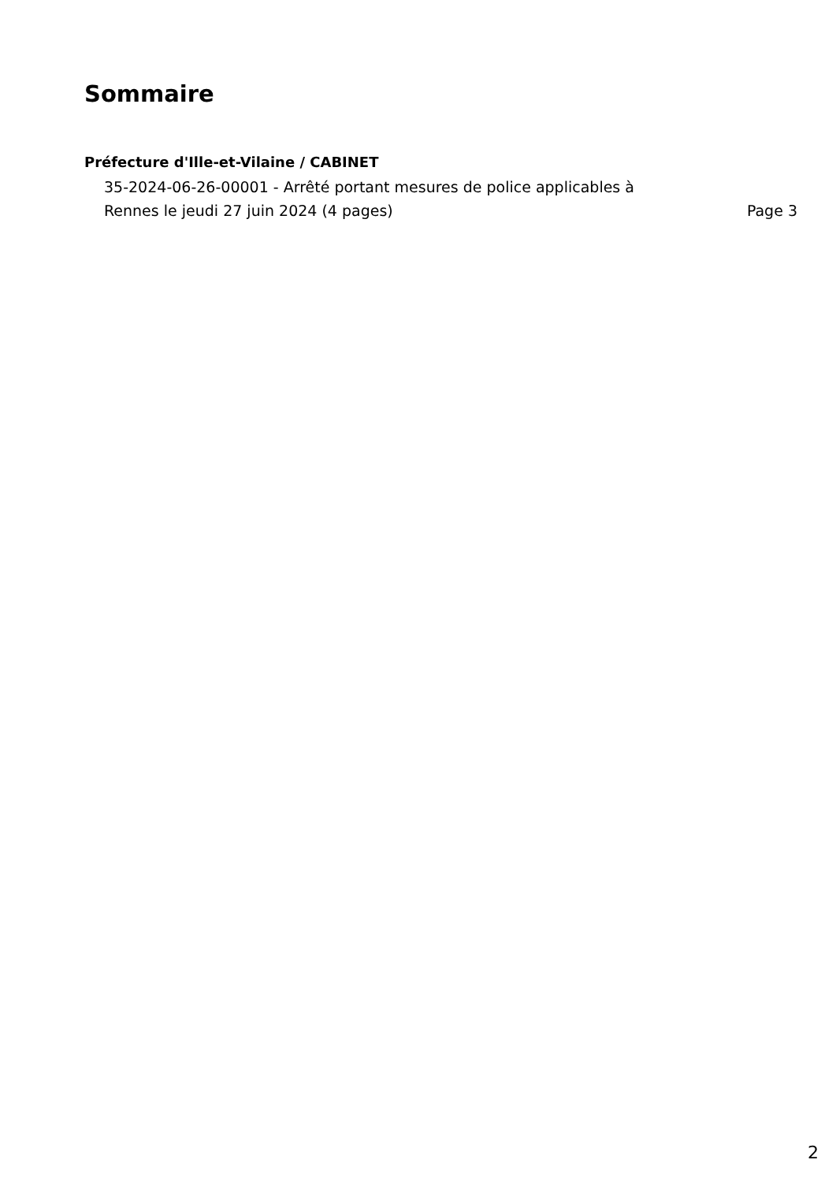Sommaire
Préfecture d'Ille-et-Vilaine / CABINET
35-2024-06-26-00001 - Arrêté portant mesures de police applicables à Rennes le jeudi 27 juin 2024 (4 pages) Page 3
2